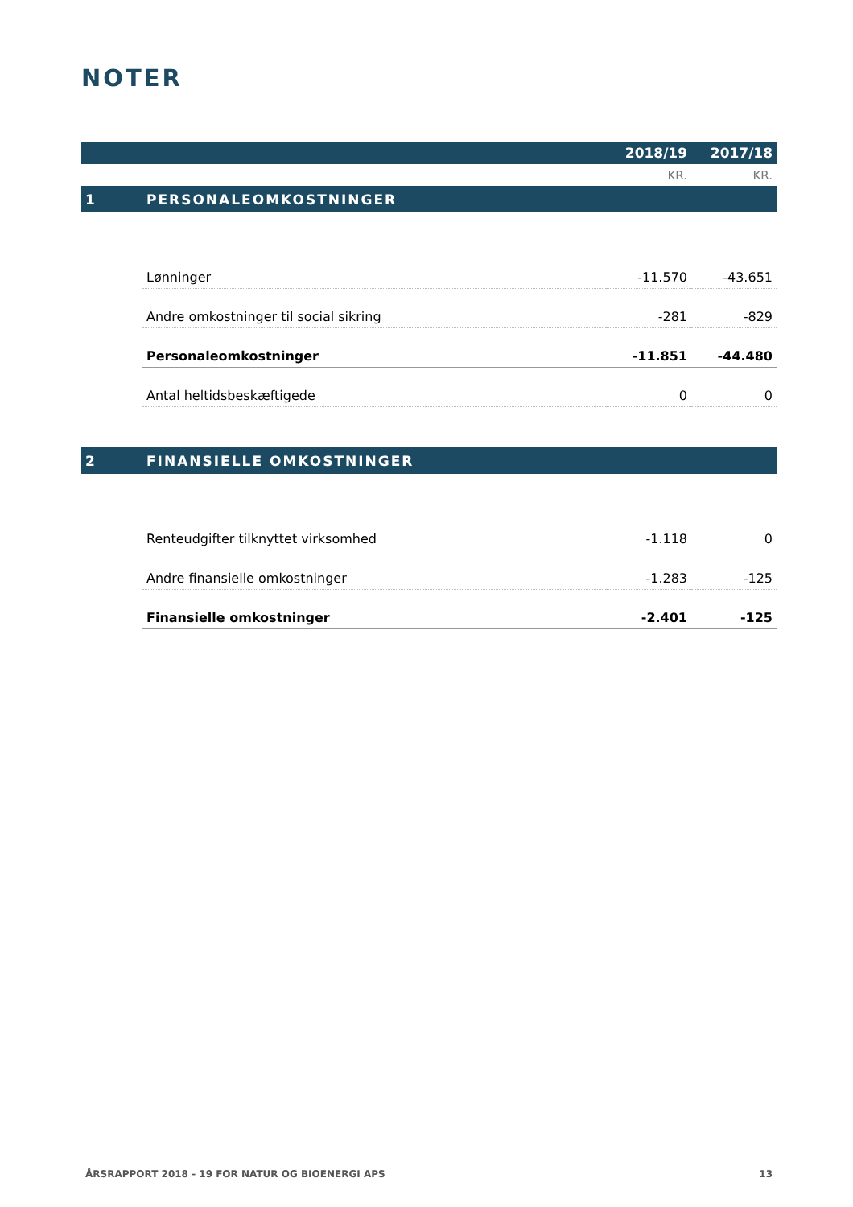NOTER
| | | 2018/19 | 2017/18 |
| --- | --- | --- | --- |
| | | KR. | KR. |
| 1 | PERSONALEOMKOSTNINGER | | |
| | Lønninger | -11.570 | -43.651 |
| | Andre omkostninger til social sikring | -281 | -829 |
| | Personaleomkostninger | -11.851 | -44.480 |
| | Antal heltidsbeskæftigede | 0 | 0 |
| 2 | FINANSIELLE OMKOSTNINGER | | |
| | Renteudgifter tilknyttet virksomhed | -1.118 | 0 |
| | Andre finansielle omkostninger | -1.283 | -125 |
| | Finansielle omkostninger | -2.401 | -125 |
ÅRSRAPPORT 2018 - 19 FOR NATUR OG BIOENERGI APS 13